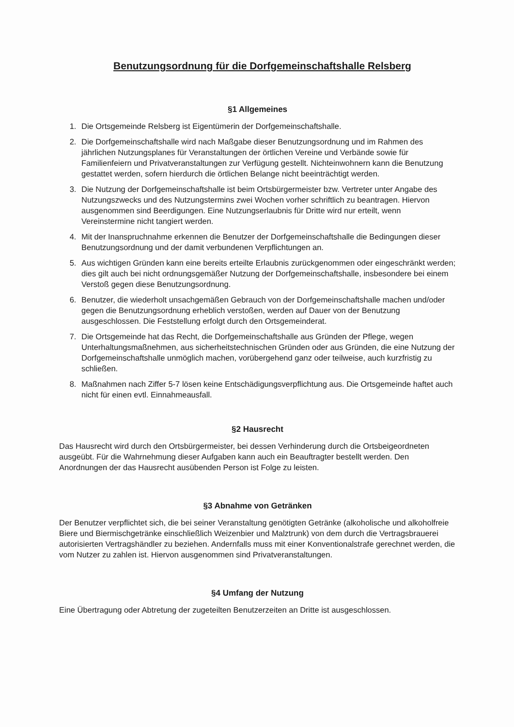Benutzungsordnung für die Dorfgemeinschaftshalle Relsberg
§1 Allgemeines
1. Die Ortsgemeinde Relsberg ist Eigentümerin der Dorfgemeinschaftshalle.
2. Die Dorfgemeinschaftshalle wird nach Maßgabe dieser Benutzungsordnung und im Rahmen des jährlichen Nutzungsplanes für Veranstaltungen der örtlichen Vereine und Verbände sowie für Familienfeiern und Privatveranstaltungen zur Verfügung gestellt. Nichteinwohnern kann die Benutzung gestattet werden, sofern hierdurch die örtlichen Belange nicht beeinträchtigt werden.
3. Die Nutzung der Dorfgemeinschaftshalle ist beim Ortsbürgermeister bzw. Vertreter unter Angabe des Nutzungszwecks und des Nutzungstermins zwei Wochen vorher schriftlich zu beantragen. Hiervon ausgenommen sind Beerdigungen. Eine Nutzungserlaubnis für Dritte wird nur erteilt, wenn Vereinstermine nicht tangiert werden.
4. Mit der Inanspruchnahme erkennen die Benutzer der Dorfgemeinschaftshalle die Bedingungen dieser Benutzungsordnung und der damit verbundenen Verpflichtungen an.
5. Aus wichtigen Gründen kann eine bereits erteilte Erlaubnis zurückgenommen oder eingeschränkt werden; dies gilt auch bei nicht ordnungsgemäßer Nutzung der Dorfgemeinschaftshalle, insbesondere bei einem Verstoß gegen diese Benutzungsordnung.
6. Benutzer, die wiederholt unsachgemäßen Gebrauch von der Dorfgemeinschaftshalle machen und/oder gegen die Benutzungsordnung erheblich verstoßen, werden auf Dauer von der Benutzung ausgeschlossen. Die Feststellung erfolgt durch den Ortsgemeinderat.
7. Die Ortsgemeinde hat das Recht, die Dorfgemeinschaftshalle aus Gründen der Pflege, wegen Unterhaltungsmaßnehmen, aus sicherheitstechnischen Gründen oder aus Gründen, die eine Nutzung der Dorfgemeinschaftshalle unmöglich machen, vorübergehend ganz oder teilweise, auch kurzfristig zu schließen.
8. Maßnahmen nach Ziffer 5-7 lösen keine Entschädigungsverpflichtung aus. Die Ortsgemeinde haftet auch nicht für einen evtl. Einnahmeausfall.
§2 Hausrecht
Das Hausrecht wird durch den Ortsbürgermeister, bei dessen Verhinderung durch die Ortsbeigeordneten ausgeübt. Für die Wahrnehmung dieser Aufgaben kann auch ein Beauftragter bestellt werden. Den Anordnungen der das Hausrecht ausübenden Person ist Folge zu leisten.
§3 Abnahme von Getränken
Der Benutzer verpflichtet sich, die bei seiner Veranstaltung genötigten Getränke (alkoholische und alkoholfreie Biere und Biermischgetränke einschließlich Weizenbier und Malztrunk) von dem durch die Vertragsbrauerei autorisierten Vertragshändler zu beziehen. Andernfalls muss mit einer Konventionalstrafe gerechnet werden, die vom Nutzer zu zahlen ist. Hiervon ausgenommen sind Privatveranstaltungen.
§4 Umfang der Nutzung
Eine Übertragung oder Abtretung der zugeteilten Benutzerzeiten an Dritte ist ausgeschlossen.